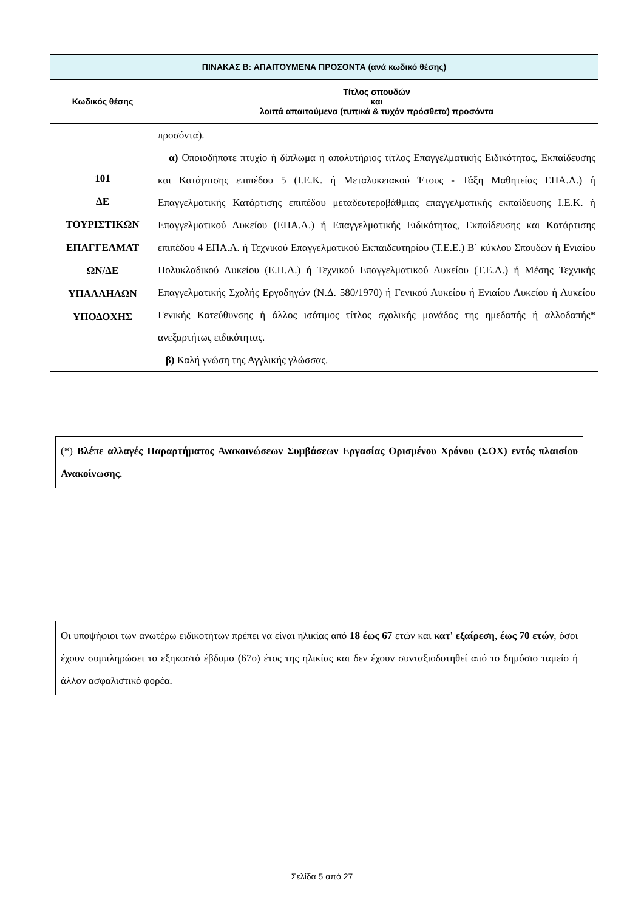| ΠΙΝΑΚΑΣ Β: ΑΠΑΙΤΟΥΜΕΝΑ ΠΡΟΣΟΝΤΑ (ανά κωδικό θέσης) | |
| --- | --- |
| Κωδικός θέσης | Τίτλος σπουδών και λοιπά απαιτούμενα (τυπικά & τυχόν πρόσθετα) προσόντα |
| 101 ΔΕ ΤΟΥΡΙΣΤΙΚΩΝ ΕΠΑΓΓΕΛΜΑΤ ΩΝ/ΔΕ ΥΠΑΛΛΗΛΩΝ ΥΠΟΔΟΧΗΣ | προσόντα). α) Οποιοδήποτε πτυχίο ή δίπλωμα ή απολυτήριος τίτλος Επαγγελματικής Ειδικότητας, Εκπαίδευσης και Κατάρτισης επιπέδου 5 (Ι.Ε.Κ. ή Μεταλυκειακού Έτους - Τάξη Μαθητείας ΕΠΑ.Λ.) ή Επαγγελματικής Κατάρτισης επιπέδου μεταδευτεροβάθμιας επαγγελματικής εκπαίδευσης Ι.Ε.Κ. ή Επαγγελματικού Λυκείου (ΕΠΑ.Λ.) ή Επαγγελματικής Ειδικότητας, Εκπαίδευσης και Κατάρτισης επιπέδου 4 ΕΠΑ.Λ. ή Τεχνικού Επαγγελματικού Εκπαιδευτηρίου (Τ.Ε.Ε.) Β΄ κύκλου Σπουδών ή Ενιαίου Πολυκλαδικού Λυκείου (Ε.Π.Λ.) ή Τεχνικού Επαγγελματικού Λυκείου (Τ.Ε.Λ.) ή Μέσης Τεχνικής Επαγγελματικής Σχολής Εργοδηγών (Ν.Δ. 580/1970) ή Γενικού Λυκείου ή Ενιαίου Λυκείου ή Λυκείου Γενικής Κατεύθυνσης ή άλλος ισότιμος τίτλος σχολικής μονάδας της ημεδαπής ή αλλοδαπής* ανεξαρτήτως ειδικότητας. β) Καλή γνώση της Αγγλικής γλώσσας. |
(*) Βλέπε αλλαγές Παραρτήματος Ανακοινώσεων Συμβάσεων Εργασίας Ορισμένου Χρόνου (ΣΟΧ) εντός πλαισίου Ανακοίνωσης.
Οι υποψήφιοι των ανωτέρω ειδικοτήτων πρέπει να είναι ηλικίας από 18 έως 67 ετών και κατ' εξαίρεση, έως 70 ετών, όσοι έχουν συμπληρώσει το εξηκοστό έβδομο (67ο) έτος της ηλικίας και δεν έχουν συνταξιοδοτηθεί από το δημόσιο ταμείο ή άλλον ασφαλιστικό φορέα.
Σελίδα 5 από 27